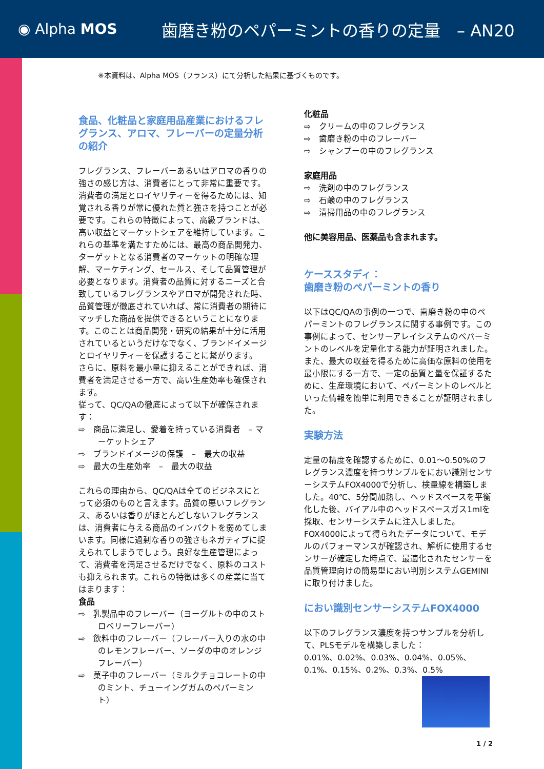◉ Alpha MOS
歯磨き粉のペパーミントの香りの定量　– AN20
※本資料は、Alpha MOS（フランス）にて分析した結果に基づくものです。
食品、化粧品と家庭用品産業におけるフレグランス、アロマ、フレーバーの定量分析の紹介
フレグランス、フレーバーあるいはアロマの香りの強さの感じ方は、消費者にとって非常に重要です。消費者の満足とロイヤリティーを得るためには、知覚される香りが常に優れた質と強さを持つことが必要です。これらの特徴によって、高級ブランドは、高い収益とマーケットシェアを維持しています。これらの基準を満たすためには、最高の商品開発力、ターゲットとなる消費者のマーケットの明確な理解、マーケティング、セールス、そして品質管理が必要となります。消費者の品質に対するニーズと合致しているフレグランスやアロマが開発された時、品質管理が徹底されていれば、常に消費者の期待にマッチした商品を提供できるということになります。このことは商品開発・研究の結果が十分に活用されているというだけなでなく、ブランドイメージとロイヤリティーを保護することに繋がります。
さらに、原料を最小量に抑えることができれば、消費者を満足させる一方で、高い生産効率も確保されます。
従って、QC/QAの徹底によって以下が確保されます：
⇨　商品に満足し、愛着を持っている消費者　– マーケットシェア
⇨　ブランドイメージの保護　–　最大の収益
⇨　最大の生産効率　–　最大の収益
これらの理由から、QC/QAは全てのビジネスにとって必須のものと言えます。品質の悪いフレグランス、あるいは香りがほとんどしないフレグランスは、消費者に与える商品のインパクトを弱めてしまいます。同様に過剰な香りの強さもネガティブに捉えられてしまうでしょう。良好な生産管理によって、消費者を満足させるだけでなく、原料のコストも抑えられます。これらの特徴は多くの産業に当てはまります：
食品
⇨　乳製品中のフレーバー（ヨーグルトの中のストロベリーフレーバー）
⇨　飲料中のフレーバー（フレーバー入りの水の中のレモンフレーバー、ソーダの中のオレンジフレーバー）
⇨　菓子中のフレーバー（ミルクチョコレートの中のミント、チューイングガムのペパーミント）
化粧品
⇨　クリームの中のフレグランス
⇨　歯磨き粉の中のフレーバー
⇨　シャンプーの中のフレグランス
家庭用品
⇨　洗剤の中のフレグランス
⇨　石鹸の中のフレグランス
⇨　清掃用品の中のフレグランス
他に美容用品、医薬品も含まれます。
ケーススタディ：
歯磨き粉のペパーミントの香り
以下はQC/QAの事例の一つで、歯磨き粉の中のペパーミントのフレグランスに関する事例です。この事例によって、センサーアレイシステムのペパーミントのレベルを定量化する能力が証明されました。また、最大の収益を得るために高価な原料の使用を最小限にする一方で、一定の品質と量を保証するために、生産環境において、ペパーミントのレベルといった情報を簡単に利用できることが証明されました。
実験方法
定量の精度を確認するために、0.01～0.50%のフレグランス濃度を持つサンプルをにおい識別センサーシステムFOX4000で分析し、検量線を構築しました。40℃、5分間加熱し、ヘッドスペースを平衡化した後、バイアル中のヘッドスペースガス1mlを採取、センサーシステムに注入しました。FOX4000によって得られたデータについて、モデルのパフォーマンスが確認され、解析に使用するセンサーが確定した時点で、最適化されたセンサーを品質管理向けの簡易型におい判別システムGEMINIに取り付けました。
におい識別センサーシステムFOX4000
以下のフレグランス濃度を持つサンプルを分析して、PLSモデルを構築しました：
0.01%、0.02%、0.03%、0.04%、0.05%、0.1%、0.15%、0.2%、0.3%、0.5%
1 / 2